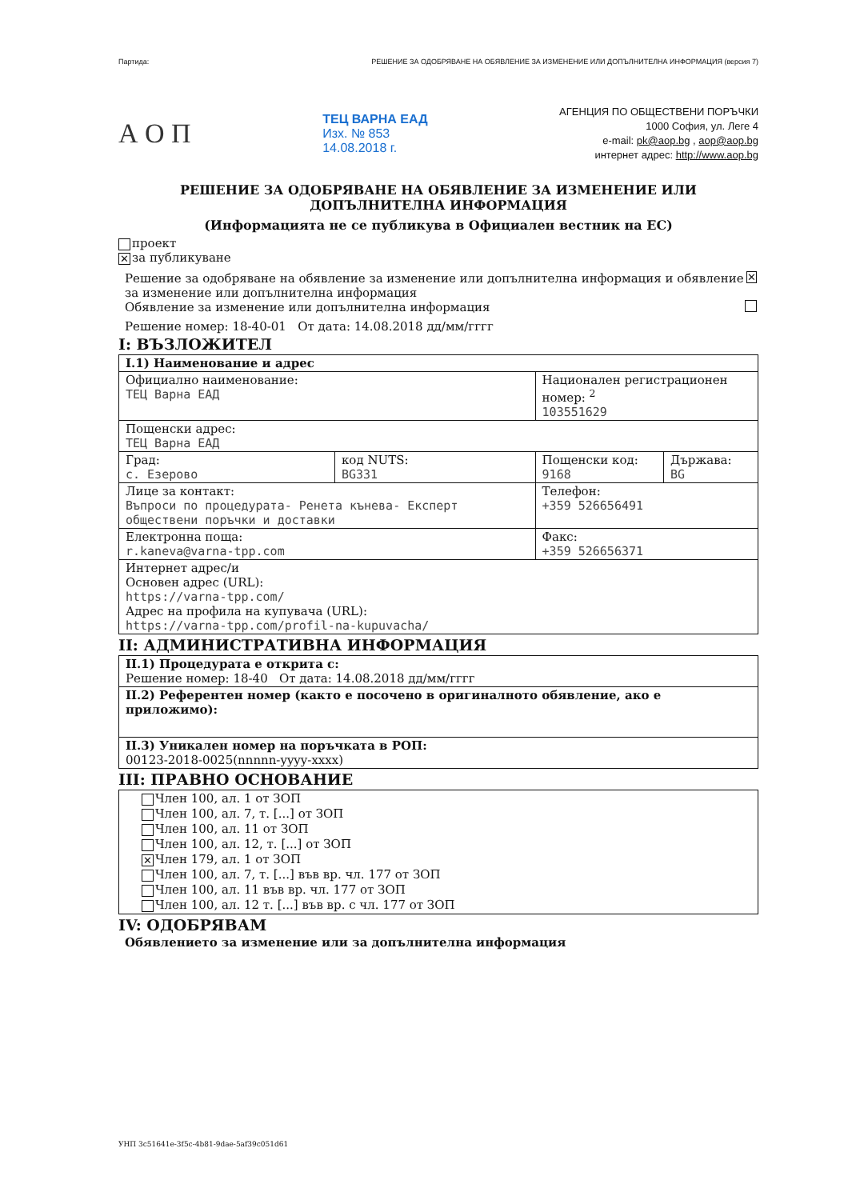Партида: РЕШЕНИЕ ЗА ОДОБРЯВАНЕ НА ОБЯВЛЕНИЕ ЗА ИЗМЕНЕНИЕ ИЛИ ДОПЪЛНИТЕЛНА ИНФОРМАЦИЯ (версия 7)
А О П
ТЕЦ ВАРНА ЕАД
Изх. № 853
14.08.2018 г.
АГЕНЦИЯ ПО ОБЩЕСТВЕНИ ПОРЪЧКИ
1000 София, ул. Леге 4
e-mail: pk@aop.bg , aop@aop.bg
интернет адрес: http://www.aop.bg
РЕШЕНИЕ ЗА ОДОБРЯВАНЕ НА ОБЯВЛЕНИЕ ЗА ИЗМЕНЕНИЕ ИЛИ ДОПЪЛНИТЕЛНА ИНФОРМАЦИЯ
(Информацията не се публикува в Официален вестник на ЕС)
проект
✕ за публикуване
Решение за одобряване на обявление за изменение или допълнителна информация и обявление за изменение или допълнителна информация ✕
Обявление за изменение или допълнителна информация
Решение номер: 18-40-01 От дата: 14.08.2018 дд/мм/гггг
I: ВЪЗЛОЖИТЕЛ
| I.1) Наименование и адрес | | | |
| Официално наименование: ТЕЦ Варна ЕАД | | Национален регистрационен номер: <sup>2</sup> 103551629 | |
| Пощенски адрес: ТЕЦ Варна ЕАД | | | |
| Град: с. Езерово | код NUTS: BG331 | Пощенски код: 9168 | Държава: BG |
| Лице за контакт: Въпроси по процедурата- Ренета кънева- Експерт обществени поръчки и доставки | | Телефон: +359 526656491 | |
| Електронна поща: r.kaneva@varna-tpp.com | | Факс: +359 526656371 | |
| Интернет адрес/и Основен адрес (URL): https://varna-tpp.com/ Адрес на профила на купувача (URL): https://varna-tpp.com/profil-na-kupuvacha/ | | | |
II: АДМИНИСТРАТИВНА ИНФОРМАЦИЯ
| II.1) Процедурата е открита с: Решение номер: 18-40 От дата: 14.08.2018 дд/мм/гггг |
| II.2) Референтен номер (както е посочено в оригиналното обявление, ако е приложимо): |
| II.3) Уникален номер на поръчката в РОП: 00123-2018-0025(nnnnn-yyyy-xxxx) |
III: ПРАВНО ОСНОВАНИЕ
| Член 100, ал. 1 от ЗОП Член 100, ал. 7, т. [...] от ЗОП Член 100, ал. 11 от ЗОП Член 100, ал. 12, т. [...] от ЗОП ✕ Член 179, ал. 1 от ЗОП Член 100, ал. 7, т. [...] във вр. чл. 177 от ЗОП Член 100, ал. 11 във вр. чл. 177 от ЗОП Член 100, ал. 12 т. [...] във вр. с чл. 177 от ЗОП |
IV: ОДОБРЯВАМ
Обявлението за изменение или за допълнителна информация
УНП 3c51641e-3f5c-4b81-9dae-5af39c051d61